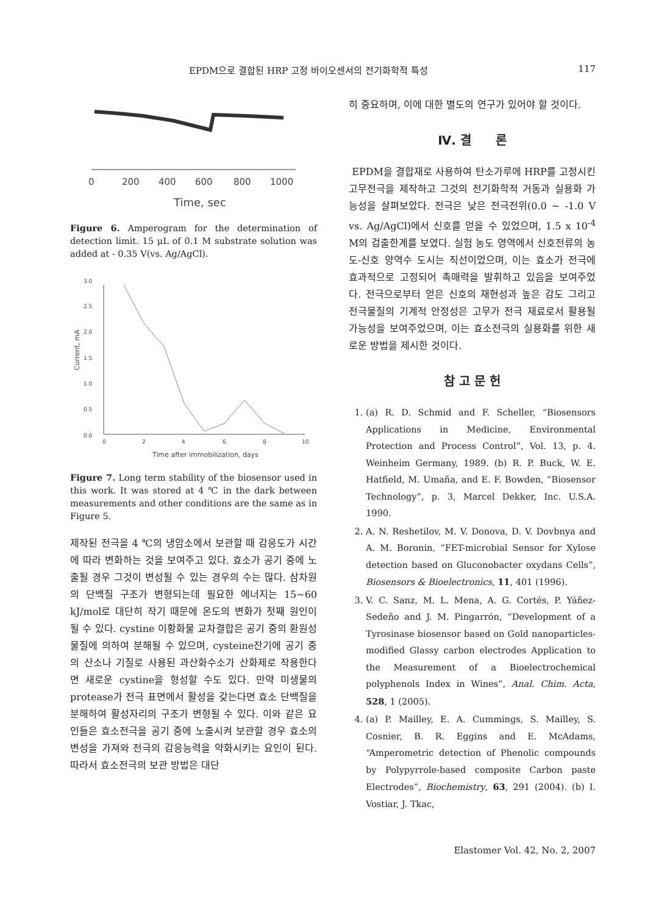EPDM으로 결합된 HRP 고정 바이오센서의 전기화학적 특성 117
0
200
400
600
800
1000
Time, sec
Figure 6. Amperogram for the determination of detection limit. 15 μL of 0.1 M substrate solution was added at - 0.35 V(vs. Ag/AgCl).
0.0
0.5
1.0
1.5
2.0
2.5
3.0
0
2
4
6
8
10
Time after immobilization, days
Current, mA
Figure 7. Long term stability of the biosensor used in this work. It was stored at 4 ℃ in the dark between measurements and other conditions are the same as in Figure 5.
제작된 전극을 4 ℃의 냉암소에서 보관할 때 감응도가 시간에 따라 변화하는 것을 보여주고 있다. 효소가 공기 중에 노출될 경우 그것이 변성될 수 있는 경우의 수는 많다. 삼차원의 단백질 구조가 변형되는데 필요한 에너지는 15~60 kJ/mol로 대단히 작기 때문에 온도의 변화가 첫째 원인이 될 수 있다. cystine 이황화물 교차결합은 공기 중의 환원성 물질에 의하여 분해될 수 있으며, cysteine잔기에 공기 중의 산소나 기질로 사용된 과산화수소가 산화제로 작용한다면 새로운 cystine을 형성할 수도 있다. 만약 미생물의 protease가 전극 표면에서 활성을 갖는다면 효소 단백질을 분해하여 활성자리의 구조가 변형될 수 있다. 이와 같은 요인들은 효소전극을 공기 중에 노출시켜 보관할 경우 효소의 변성을 가져와 전극의 감응능력을 약화시키는 요인이 된다. 따라서 효소전극의 보관 방법은 대단
히 중요하며, 이에 대한 별도의 연구가 있어야 할 것이다.
Ⅳ. 결　　론
EPDM을 결합재로 사용하여 탄소가루에 HRP를 고정시킨 고무전극을 제작하고 그것의 전기화학적 거동과 실용화 가능성을 살펴보았다. 전극은 낮은 전극전위(0.0 ~ -1.0 V vs. Ag/AgCl)에서 신호를 얻을 수 있었으며, 1.5 x 10<sup>-4</sup> M의 검출한계를 보였다. 실험 농도 영역에서 신호전류의 농도-신호 양역수 도시는 직선이었으며, 이는 효소가 전극에 효과적으로 고정되어 촉매력을 발휘하고 있음을 보여주었다. 전극으로부터 얻은 신호의 재현성과 높은 감도 그리고 전극물질의 기계적 안정성은 고무가 전극 재료로서 활용될 가능성을 보여주었으며, 이는 효소전극의 실용화를 위한 새로운 방법을 제시한 것이다.
참 고 문 헌
1. (a) R. D. Schmid and F. Scheller, “Biosensors Applications in Medicine, Environmental Protection and Process Control”, Vol. 13, p. 4. Weinheim Germany, 1989. (b) R. P. Buck, W. E. Hatfield, M. Umaña, and E. F. Bowden, “Biosensor Technology”, p. 3, Marcel Dekker, Inc. U.S.A. 1990.
2. A. N. Reshetilov, M. V. Donova, D. V. Dovbnya and A. M. Boronin, “FET-microbial Sensor for Xylose detection based on Gluconobacter oxydans Cells”, Biosensors & Bioelectronics, 11, 401 (1996).
3. V. C. Sanz, M. L. Mena, A. G. Cortés, P. Yáñez-Sedeño and J. M. Pingarrón, “Development of a Tyrosinase biosensor based on Gold nanoparticles-modified Glassy carbon electrodes Application to the Measurement of a Bioelectrochemical polyphenols Index in Wines”, Anal. Chim. Acta, 528, 1 (2005).
4. (a) P. Mailley, E. A. Cummings, S. Mailley, S. Cosnier, B. R. Eggins and E. McAdams, “Amperometric detection of Phenolic compounds by Polypyrrole-based composite Carbon paste Electrodes”, Biochemistry, 63, 291 (2004). (b) I. Vostiar, J. Tkac,
Elastomer Vol. 42, No. 2, 2007